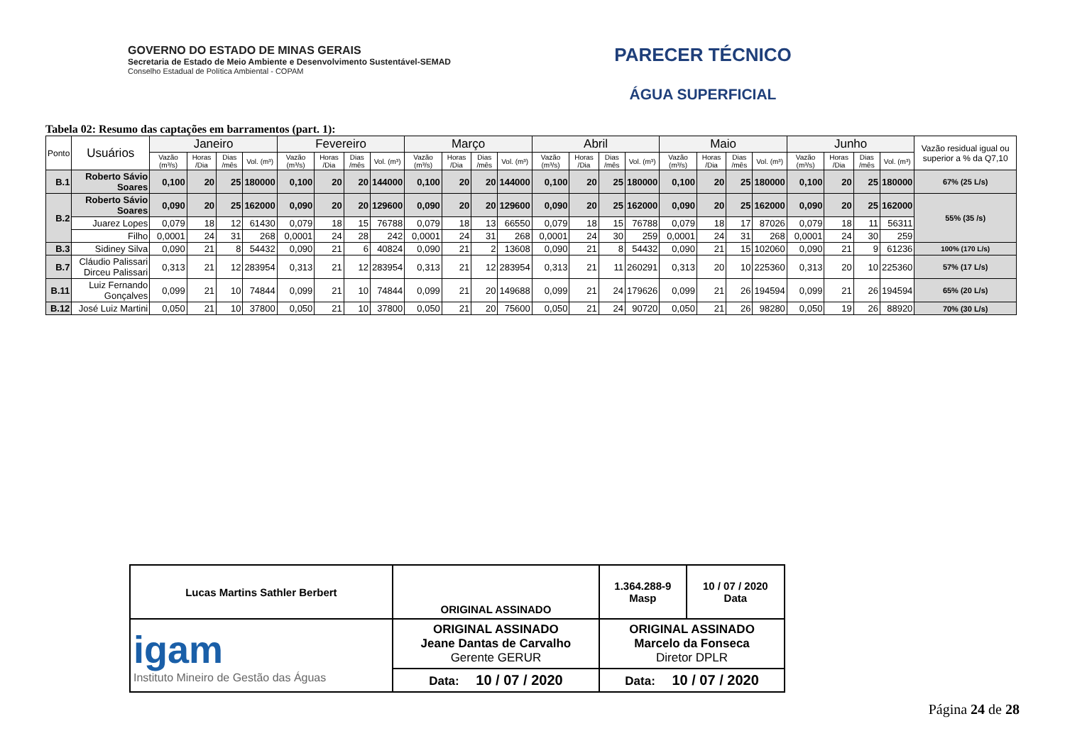GOVERNO DO ESTADO DE MINAS GERAIS
Secretaria de Estado de Meio Ambiente e Desenvolvimento Sustentável-SEMAD
Conselho Estadual de Política Ambiental - COPAM
PARECER TÉCNICO
ÁGUA SUPERFICIAL
Tabela 02: Resumo das captações em barramentos (part. 1):
| Ponto | Usuários | Janeiro | | | | Fevereiro | | | | Março | | | | Abril | | | | Maio | | | | Junho | | | | Vazão residual igual ou superior a % da Q7,10 |
| --- | --- | --- | --- | --- | --- | --- | --- | --- | --- | --- | --- | --- | --- | --- | --- | --- | --- | --- | --- | --- | --- | --- | --- | --- | --- | --- |
| | | Vazão (m³/s) | Horas /Dia | Dias /mês | Vol. (m³) | Vazão (m³/s) | Horas /Dia | Dias /mês | Vol. (m³) | Vazão (m³/s) | Horas /Dia | Dias /mês | Vol. (m³) | Vazão (m³/s) | Horas /Dia | Dias /mês | Vol. (m³) | Vazão (m³/s) | Horas /Dia | Dias /mês | Vol. (m³) | Vazão (m³/s) | Horas /Dia | Dias /mês | Vol. (m³) | |
| B.1 | Roberto Sávio Soares | 0,100 | 20 | 25 | 180000 | 0,100 | 20 | 20 | 144000 | 0,100 | 20 | 20 | 144000 | 0,100 | 20 | 25 | 180000 | 0,100 | 20 | 25 | 180000 | 0,100 | 20 | 25 | 180000 | 67% (25 L/s) |
| B.2 | Roberto Sávio Soares | 0,090 | 20 | 25 | 162000 | 0,090 | 20 | 20 | 129600 | 0,090 | 20 | 20 | 129600 | 0,090 | 20 | 25 | 162000 | 0,090 | 20 | 25 | 162000 | 0,090 | 20 | 25 | 162000 | 55% (35 /s) |
| | Juarez Lopes | 0,079 | 18 | 12 | 61430 | 0,079 | 18 | 15 | 76788 | 0,079 | 18 | 13 | 66550 | 0,079 | 18 | 15 | 76788 | 0,079 | 18 | 17 | 87026 | 0,079 | 18 | 11 | 56311 | |
| | Filho | 0,0001 | 24 | 31 | 268 | 0,0001 | 24 | 28 | 242 | 0,0001 | 24 | 31 | 268 | 0,0001 | 24 | 30 | 259 | 0,0001 | 24 | 31 | 268 | 0,0001 | 24 | 30 | 259 | |
| B.3 | Sidiney Silva | 0,090 | 21 | 8 | 54432 | 0,090 | 21 | 6 | 40824 | 0,090 | 21 | 2 | 13608 | 0,090 | 21 | 8 | 54432 | 0,090 | 21 | 15 | 102060 | 0,090 | 21 | 9 | 61236 | 100% (170 L/s) |
| B.7 | Cláudio Palissari Dirceu Palissari | 0,313 | 21 | 12 | 283954 | 0,313 | 21 | 12 | 283954 | 0,313 | 21 | 12 | 283954 | 0,313 | 21 | 11 | 260291 | 0,313 | 20 | 10 | 225360 | 0,313 | 20 | 10 | 225360 | 57% (17 L/s) |
| B.11 | Luiz Fernando Gonçalves | 0,099 | 21 | 10 | 74844 | 0,099 | 21 | 10 | 74844 | 0,099 | 21 | 20 | 149688 | 0,099 | 21 | 24 | 179626 | 0,099 | 21 | 26 | 194594 | 0,099 | 21 | 26 | 194594 | 65% (20 L/s) |
| B.12 | José Luiz Martini | 0,050 | 21 | 10 | 37800 | 0,050 | 21 | 10 | 37800 | 0,050 | 21 | 20 | 75600 | 0,050 | 21 | 24 | 90720 | 0,050 | 21 | 26 | 98280 | 0,050 | 19 | 26 | 88920 | 70% (30 L/s) |
| Lucas Martins Sathler Berbert | ORIGINAL ASSINADO | 1.364.288-9 Masp | 10 / 07 / 2020 Data |
| igam Instituto Mineiro de Gestão das Águas | ORIGINAL ASSINADO Jeane Dantas de Carvalho Gerente GERUR | ORIGINAL ASSINADO Marcelo da Fonseca Diretor DPLR | |
| | Data: 10 / 07 / 2020 | Data: 10 / 07 / 2020 | |
Página 24 de 28